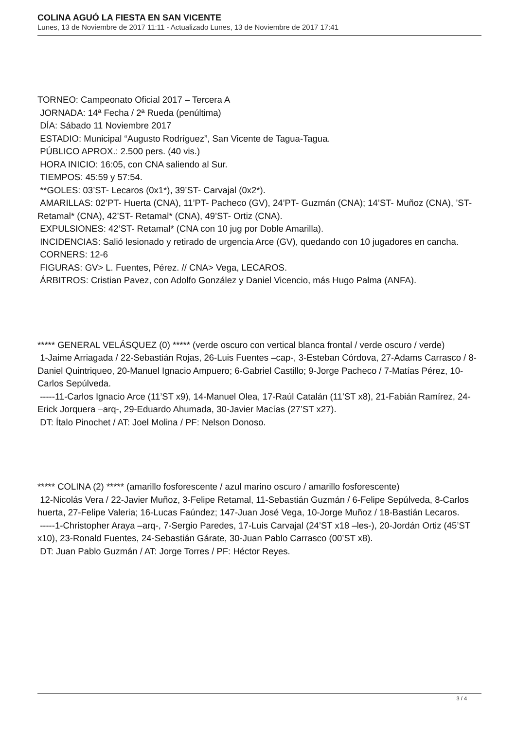COLINA AGUÓ LA FIESTA EN SAN VICENTE
Lunes, 13 de Noviembre de 2017 11:11 - Actualizado Lunes, 13 de Noviembre de 2017 17:41
TORNEO: Campeonato Oficial 2017 – Tercera A
JORNADA: 14ª Fecha / 2ª Rueda (penúltima)
DÍA: Sábado 11 Noviembre 2017
ESTADIO: Municipal “Augusto Rodríguez”, San Vicente de Tagua-Tagua.
PÚBLICO APROX.: 2.500 pers. (40 vis.)
HORA INICIO: 16:05, con CNA saliendo al Sur.
TIEMPOS: 45:59 y 57:54.
**GOLES: 03’ST- Lecaros (0x1*), 39’ST- Carvajal (0x2*).
AMARILLAS: 02’PT- Huerta (CNA), 11’PT- Pacheco (GV), 24’PT- Guzmán (CNA); 14’ST- Muñoz (CNA), ’ST- Retamal* (CNA), 42’ST- Retamal* (CNA), 49’ST- Ortiz (CNA).
EXPULSIONES: 42’ST- Retamal* (CNA con 10 jug por Doble Amarilla).
INCIDENCIAS: Salió lesionado y retirado de urgencia Arce (GV), quedando con 10 jugadores en cancha.
CORNERS: 12-6
FIGURAS: GV> L. Fuentes, Pérez. // CNA> Vega, LECAROS.
ÁRBITROS: Cristian Pavez, con Adolfo González y Daniel Vicencio, más Hugo Palma (ANFA).
***** GENERAL VELÁSQUEZ (0) ***** (verde oscuro con vertical blanca frontal / verde oscuro / verde)
1-Jaime Arriagada / 22-Sebastián Rojas, 26-Luis Fuentes –cap-, 3-Esteban Córdova, 27-Adams Carrasco / 8-Daniel Quintriqueo, 20-Manuel Ignacio Ampuero; 6-Gabriel Castillo; 9-Jorge Pacheco / 7-Matías Pérez, 10-Carlos Sepúlveda.
-----11-Carlos Ignacio Arce (11’ST x9), 14-Manuel Olea, 17-Raúl Catalán (11’ST x8), 21-Fabián Ramírez, 24-Erick Jorquera –arq-, 29-Eduardo Ahumada, 30-Javier Macías (27’ST x27).
DT: Ítalo Pinochet / AT: Joel Molina / PF: Nelson Donoso.
***** COLINA (2) ***** (amarillo fosforescente / azul marino oscuro / amarillo fosforescente)
12-Nicolás Vera / 22-Javier Muñoz, 3-Felipe Retamal, 11-Sebastián Guzmán / 6-Felipe Sepúlveda, 8-Carlos huerta, 27-Felipe Valeria; 16-Lucas Faúndez; 147-Juan José Vega, 10-Jorge Muñoz / 18-Bastián Lecaros.
-----1-Christopher Araya –arq-, 7-Sergio Paredes, 17-Luis Carvajal (24’ST x18 –les-), 20-Jordán Ortiz (45’ST x10), 23-Ronald Fuentes, 24-Sebastián Gárate, 30-Juan Pablo Carrasco (00’ST x8).
DT: Juan Pablo Guzmán / AT: Jorge Torres / PF: Héctor Reyes.
3 / 4